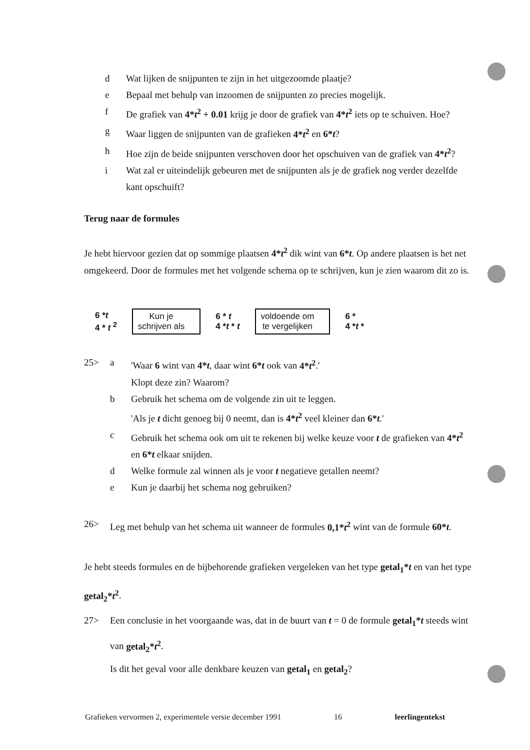d Wat lijken de snijpunten te zijn in het uitgezoomde plaatje?
e Bepaal met behulp van inzoomen de snijpunten zo precies mogelijk.
f De grafiek van 4*t<sup>2</sup> + 0.01 krijg je door de grafiek van 4*t<sup>2</sup> iets op te schuiven. Hoe?
g Waar liggen de snijpunten van de grafieken 4*t<sup>2</sup> en 6*t?
h Hoe zijn de beide snijpunten verschoven door het opschuiven van de grafiek van 4*t<sup>2</sup>?
i Wat zal er uiteindelijk gebeuren met de snijpunten als je de grafiek nog verder dezelfde kant opschuift?
Terug naar de formules
Je hebt hiervoor gezien dat op sommige plaatsen 4*t<sup>2</sup> dik wint van 6*t. Op andere plaatsen is het net omgekeerd. Door de formules met het volgende schema op te schrijven, kun je zien waarom dit zo is.
6 *t
4 * t <sup>2</sup>
Kun je
schrijven als
6 * t
4 *t * t
voldoende om
te vergelijken
6 *
4 *t *
25> a 'Waar 6 wint van 4*t, daar wint 6*t ook van 4*t<sup>2</sup>.'
Klopt deze zin? Waarom?
b Gebruik het schema om de volgende zin uit te leggen.
'Als je t dicht genoeg bij 0 neemt, dan is 4*t<sup>2</sup> veel kleiner dan 6*t.'
c Gebruik het schema ook om uit te rekenen bij welke keuze voor t de grafieken van 4*t<sup>2</sup> en 6*t elkaar snijden.
d Welke formule zal winnen als je voor t negatieve getallen neemt?
e Kun je daarbij het schema nog gebruiken?
26> Leg met behulp van het schema uit wanneer de formules 0,1*t<sup>2</sup> wint van de formule 60*t.
Je hebt steeds formules en de bijbehorende grafieken vergeleken van het type getal<sub>1</sub>*t en van het type getal<sub>2</sub>*t<sup>2</sup>.
27> Een conclusie in het voorgaande was, dat in de buurt van t = 0 de formule getal<sub>1</sub>*t steeds wint van getal<sub>2</sub>*t<sup>2</sup>.
Is dit het geval voor alle denkbare keuzen van getal<sub>1</sub> en getal<sub>2</sub>?
Grafieken vervormen 2, experimentele versie december 1991 16 leerlingentekst